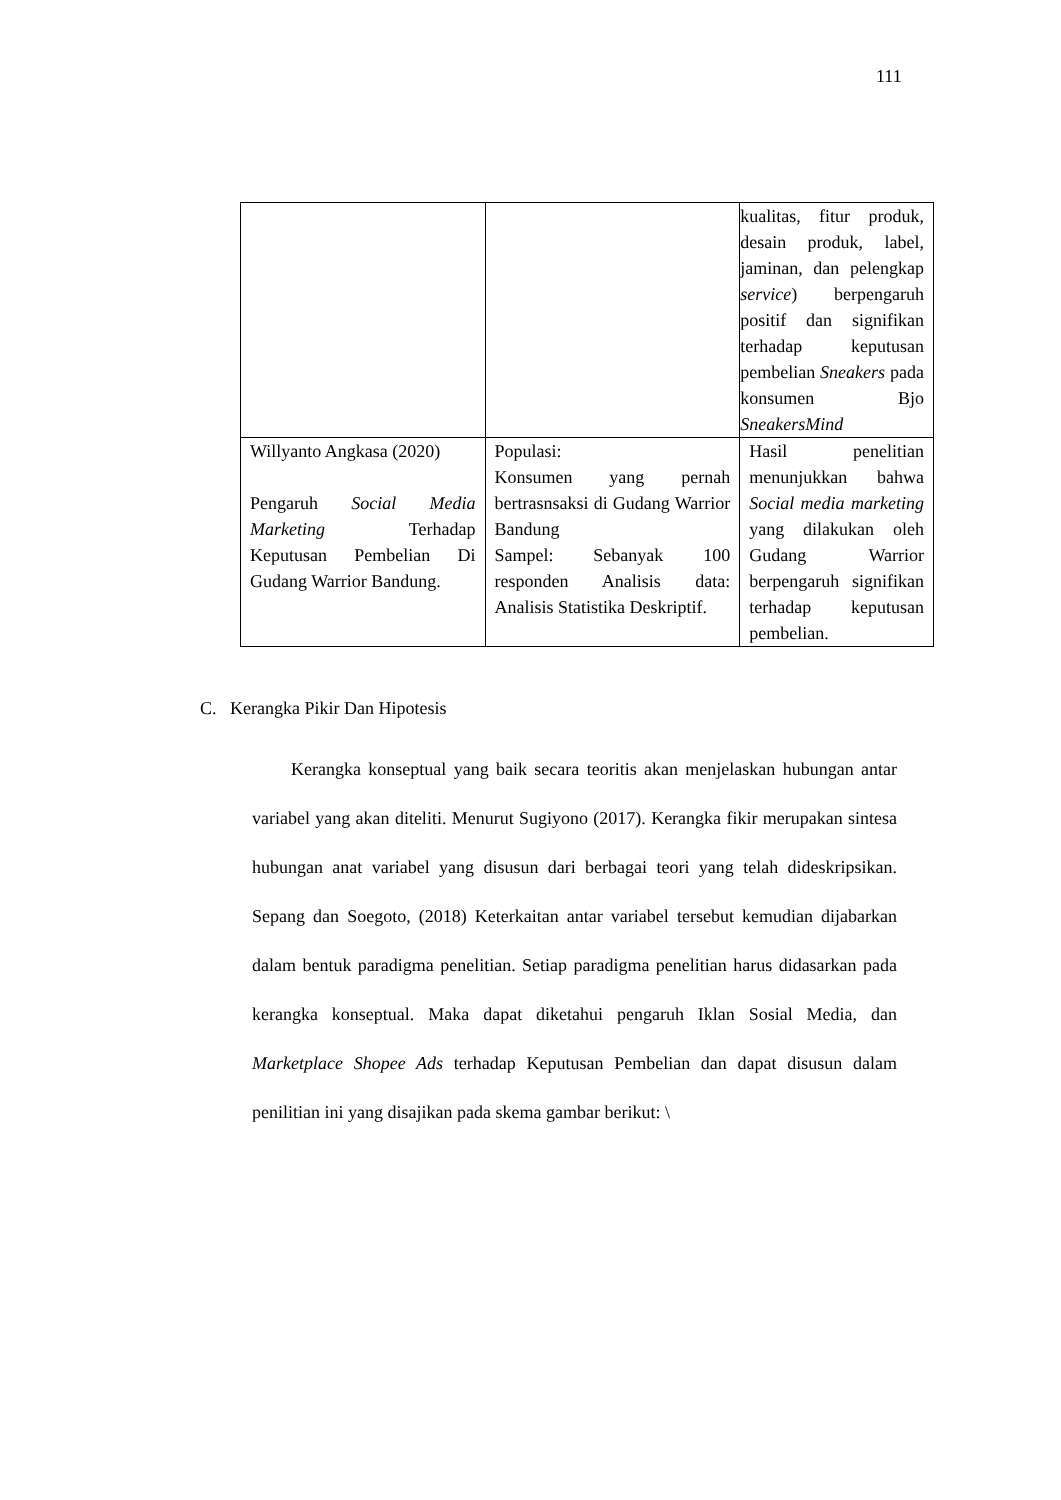111
| | | kualitas, fitur produk, desain produk, label, jaminan, dan pelengkap service ) berpengaruh positif dan signifikan terhadap keputusan pembelian Sneakers pada konsumen Bjo SneakersMind |
| Willyanto Angkasa (2020) Pengaruh Social Media Marketing Terhadap Keputusan Pembelian Di Gudang Warrior Bandung. | Populasi: Konsumen yang pernah bertrasnsaksi di Gudang Warrior Bandung Sampel: Sebanyak 100 responden Analisis data: Analisis Statistika Deskriptif. | Hasil penelitian menunjukkan bahwa Social media marketing yang dilakukan oleh Gudang Warrior berpengaruh signifikan terhadap keputusan pembelian. |
C. Kerangka Pikir Dan Hipotesis
Kerangka konseptual yang baik secara teoritis akan menjelaskan hubungan antar variabel yang akan diteliti. Menurut Sugiyono (2017). Kerangka fikir merupakan sintesa hubungan anat variabel yang disusun dari berbagai teori yang telah dideskripsikan. Sepang dan Soegoto, (2018) Keterkaitan antar variabel tersebut kemudian dijabarkan dalam bentuk paradigma penelitian. Setiap paradigma penelitian harus didasarkan pada kerangka konseptual. Maka dapat diketahui pengaruh Iklan Sosial Media, dan Marketplace Shopee Ads terhadap Keputusan Pembelian dan dapat disusun dalam penilitian ini yang disajikan pada skema gambar berikut: \